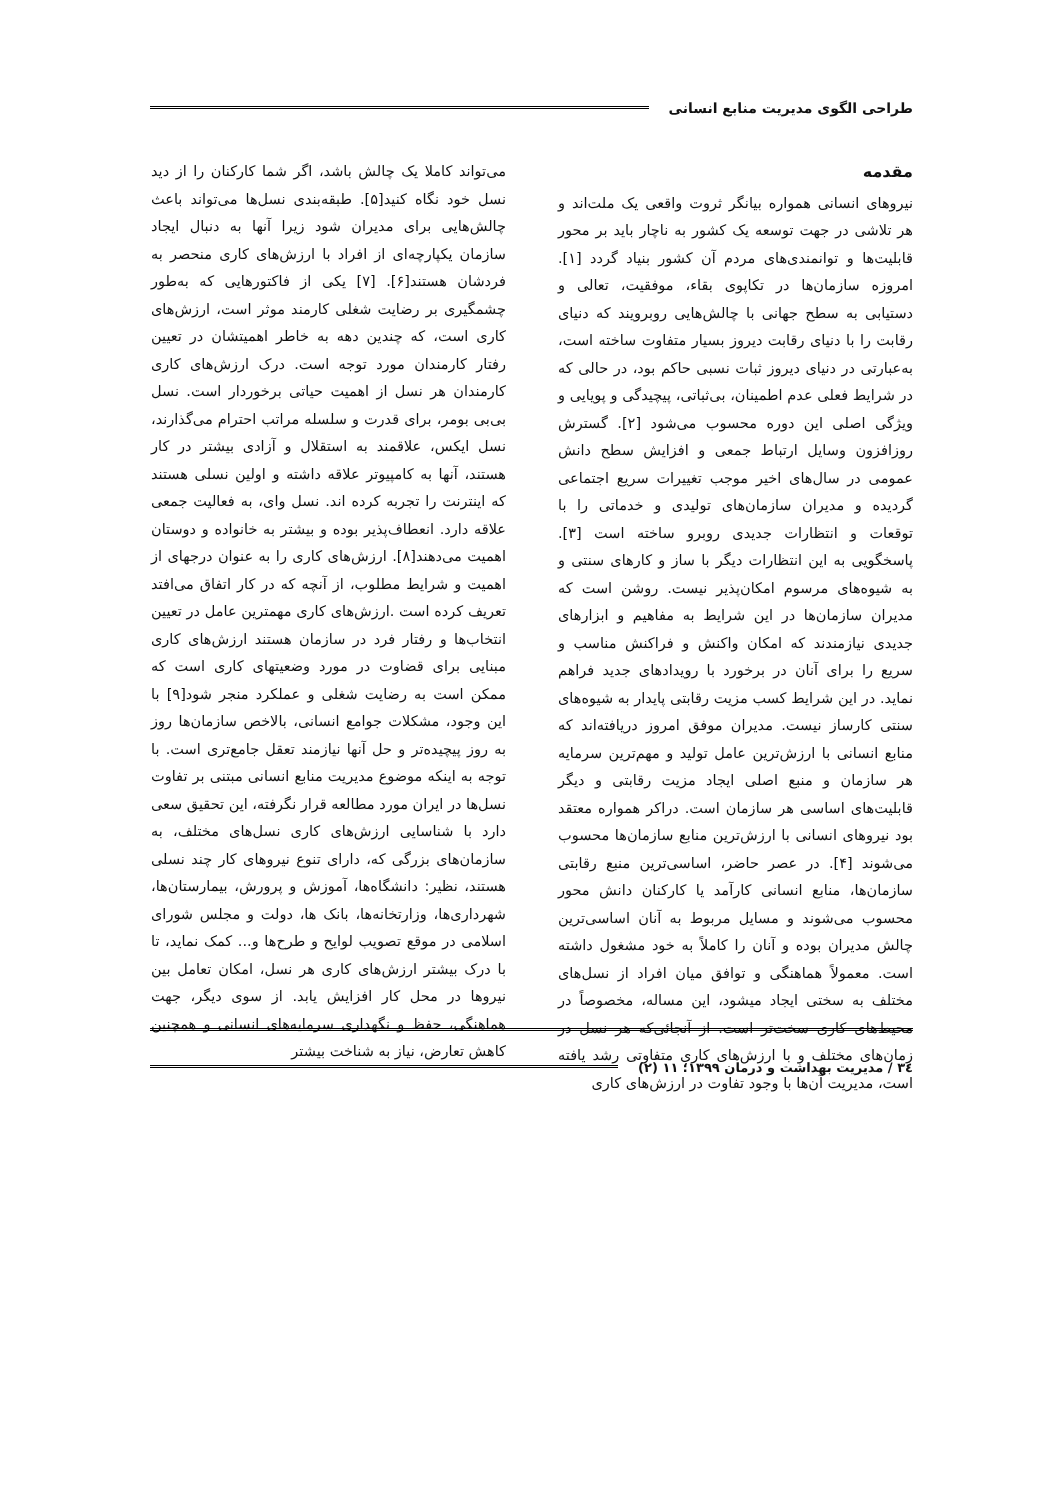طراحی الگوی مدیریت منابع انسانی
مقدمه
نیروهای انسانی همواره بیانگر ثروت واقعی یک ملت‌اند و هر تلاشی در جهت توسعه یک کشور به ناچار باید بر محور قابلیت‌ها و توانمندی‌های مردم آن کشور بنیاد گردد [۱]. امروزه سازمان‌ها در تکاپوی بقاء، موفقیت، تعالی و دستیابی به سطح جهانی با چالش‌هایی روبرویند که دنیای رقابت را با دنیای رقابت دیروز بسیار متفاوت ساخته است، به‌عبارتی در دنیای دیروز ثبات نسبی حاکم بود، در حالی که در شرایط فعلی عدم اطمینان، بی‌ثباتی، پیچیدگی و پویایی و ویژگی اصلی این دوره محسوب می‌شود [۲]. گسترش روزافزون وسایل ارتباط جمعی و افزایش سطح دانش عمومی در سال‌های اخیر موجب تغییرات سریع اجتماعی گردیده و مدیران سازمان‌های تولیدی و خدماتی را با توقعات و انتظارات جدیدی روبرو ساخته است [۳]. پاسخگویی به این انتظارات دیگر با ساز و کارهای سنتی و به شیوه‌های مرسوم امکان‌پذیر نیست. روشن است که مدیران سازمان‌ها در این شرایط به مفاهیم و ابزارهای جدیدی نیازمندند که امکان واکنش و فراکنش مناسب و سریع را برای آنان در برخورد با رویدادهای جدید فراهم نماید. در این شرایط کسب مزیت رقابتی پایدار به شیوه‌های سنتی کارساز نیست. مدیران موفق امروز دریافته‌اند که منابع انسانی با ارزش‌ترین عامل تولید و مهم‌ترین سرمایه هر سازمان و منبع اصلی ایجاد مزیت رقابتی و دیگر قابلیت‌های اساسی هر سازمان است. دراکر همواره معتقد بود نیروهای انسانی با ارزش‌ترین منابع سازمان‌ها محسوب می‌شوند [۴]. در عصر حاضر، اساسی‌ترین منبع رقابتی سازمان‌ها، منابع انسانی کارآمد یا کارکنان دانش محور محسوب می‌شوند و مسایل مربوط به آنان اساسی‌ترین چالش مدیران بوده و آنان را کاملاً به خود مشغول داشته است. معمولاً هماهنگی و توافق میان افراد از نسل‌های مختلف به سختی ایجاد میشود، این مساله، مخصوصاً در محیط‌های کاری سخت‌تر است. از آنجائی‌که هر نسل در زمان‌های مختلف و با ارزش‌های کاری متفاوتی رشد یافته است، مدیریت آن‌ها با وجود تفاوت در ارزش‌های کاری
می‌تواند کاملا یک چالش باشد، اگر شما کارکنان را از دید نسل خود نگاه کنید[۵]. طبقه‌بندی نسل‌ها می‌تواند باعث چالش‌هایی برای مدیران شود زیرا آنها به دنبال ایجاد سازمان یکپارچه‌ای از افراد با ارزش‌های کاری منحصر به فردشان هستند[۶]. [۷] یکی از فاکتورهایی که به‌طور چشمگیری بر رضایت شغلی کارمند موثر است، ارزش‌های کاری است، که چندین دهه به خاطر اهمیتشان در تعیین رفتار کارمندان مورد توجه است. درک ارزش‌های کاری کارمندان هر نسل از اهمیت حیاتی برخوردار است. نسل بی‌بی بومر، برای قدرت و سلسله مراتب احترام می‌گذارند، نسل ایکس، علاقمند به استقلال و آزادی بیشتر در کار هستند، آنها به کامپیوتر علاقه داشته و اولین نسلی هستند که اینترنت را تجربه کرده اند. نسل وای، به فعالیت جمعی علاقه دارد. انعطاف‌پذیر بوده و بیشتر به خانواده و دوستان اهمیت می‌دهند[۸]. ارزش‌های کاری را به عنوان درجهای از اهمیت و شرایط مطلوب، از آنچه که در کار اتفاق می‌افتد تعریف کرده است .ارزش‌های کاری مهمترین عامل در تعیین انتخاب‌ها و رفتار فرد در سازمان هستند ارزش‌های کاری مبنایی برای قضاوت در مورد وضعیتهای کاری است که ممکن است به رضایت شغلی و عملکرد منجر شود[۹] با این وجود، مشکلات جوامع انسانی، بالاخص سازمان‌ها روز به روز پیچیده‌تر و حل آنها نیازمند تعقل جامع‌تری است. با توجه به اینکه موضوع مدیریت منابع انسانی مبتنی بر تفاوت نسل‌ها در ایران مورد مطالعه قرار نگرفته، این تحقیق سعی دارد با شناسایی ارزش‌های کاری نسل‌های مختلف، به سازمان‌های بزرگی که، دارای تنوع نیروهای کار چند نسلی هستند، نظیر: دانشگاه‌ها، آموزش و پرورش، بیمارستان‌ها، شهرداری‌ها، وزارتخانه‌ها، بانک ها، دولت و مجلس شورای اسلامی در موقع تصویب لوایح و طرح‌ها و... کمک نماید، تا با درک بیشتر ارزش‌های کاری هر نسل، امکان تعامل بین نیروها در محل کار افزایش یابد. از سوی دیگر، جهت هماهنگی، حفظ و نگهداری سرمایه‌های انسانی و همچنین کاهش تعارض، نیاز به شناخت بیشتر
۳٤ / مدیریت بهداشت و درمان ۱۳۹۹؛ ۱۱ (۲)